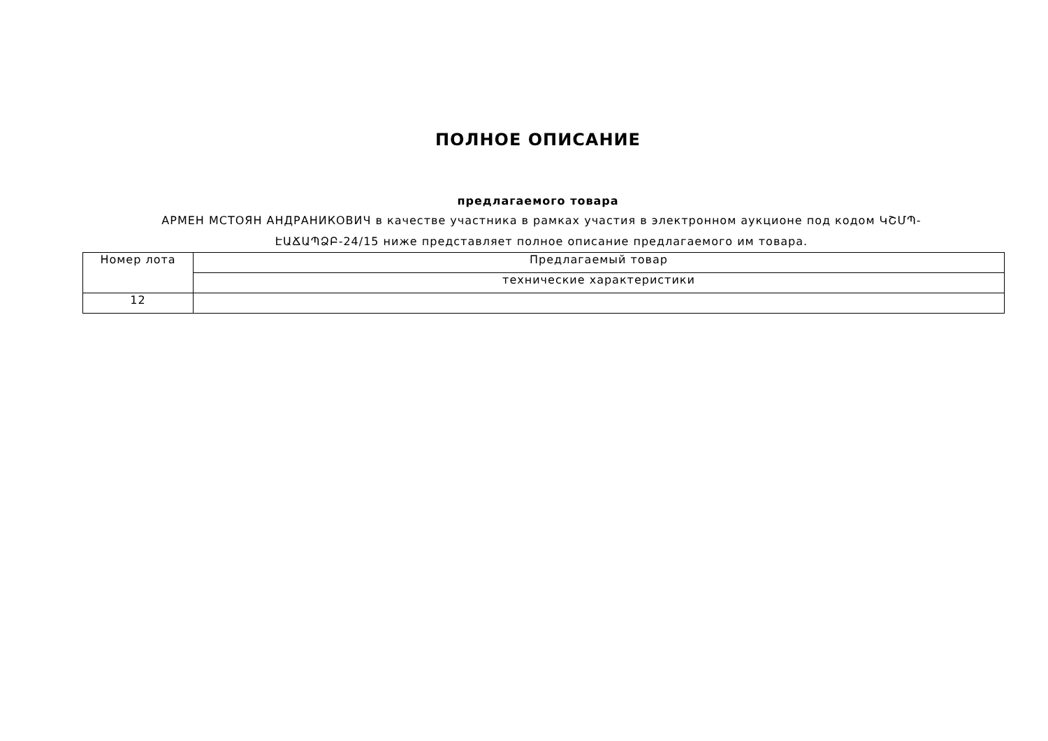ПОЛНОЕ ОПИСАНИЕ
предлагаемого товара
АРМЕН МСТОЯН АНДРАНИКОВИЧ в качестве участника в рамках участия в электронном аукционе под кодом ԿՇՄՊ-ԷԱՃԱՊՁԲ-24/15 ниже представляет полное описание предлагаемого им товара.
| Номер лота | Предлагаемый товар |
| | технические характеристики |
| 12 | |